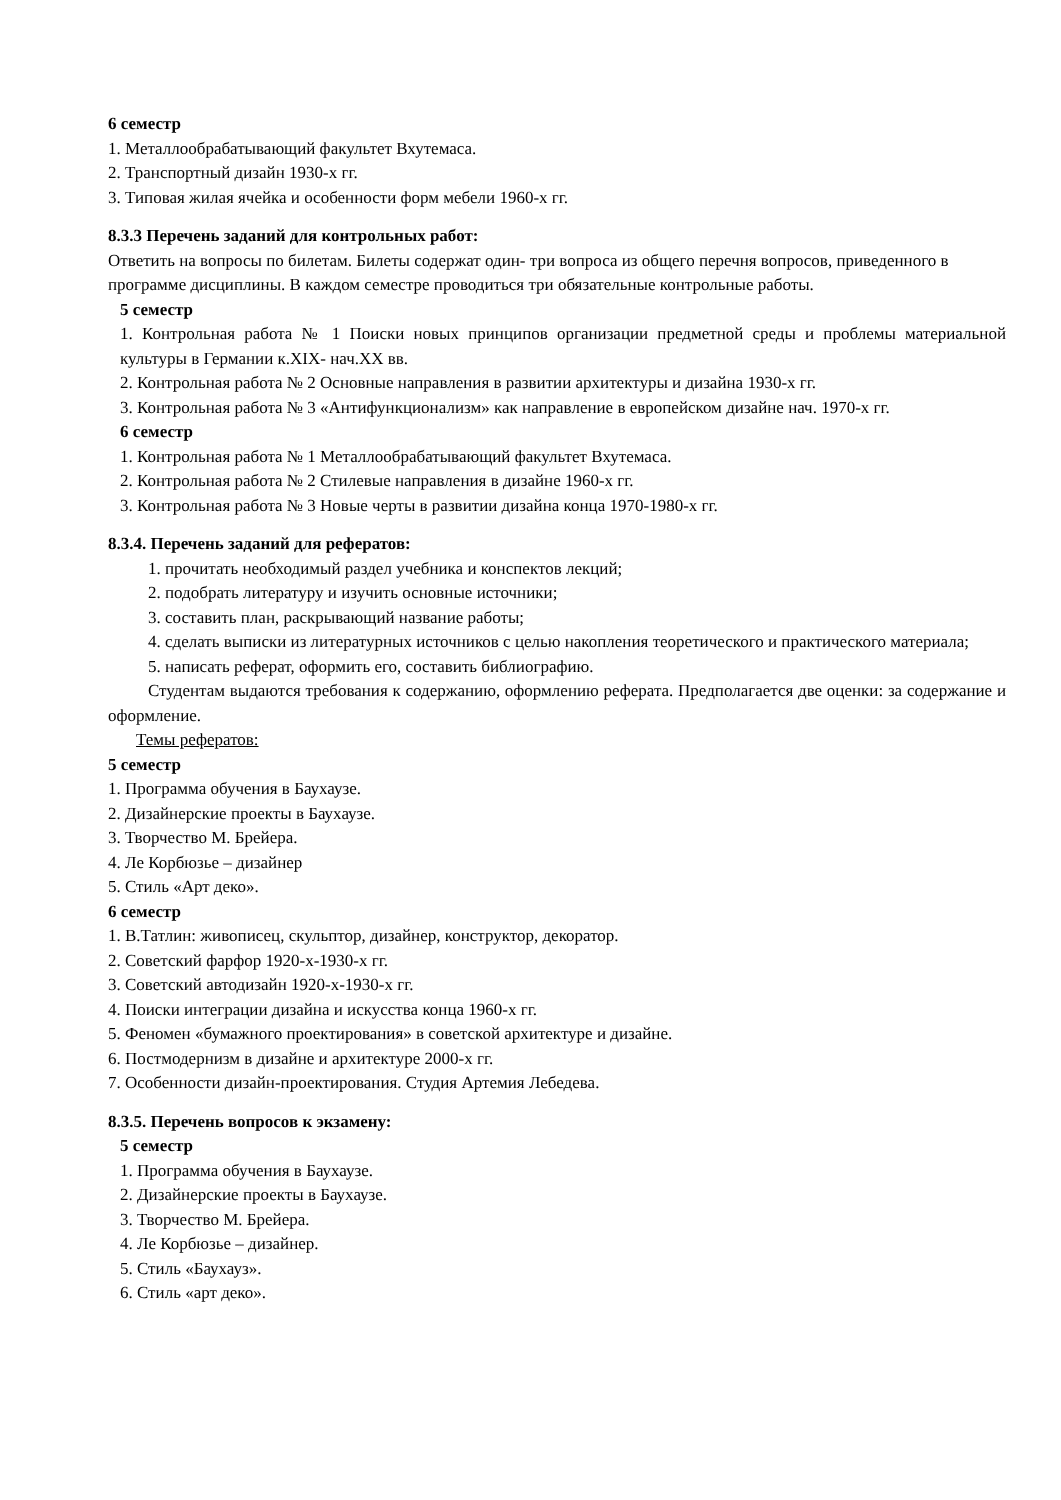6 семестр
1. Металлообрабатывающий факультет Вхутемаса.
2. Транспортный дизайн 1930-х гг.
3. Типовая жилая ячейка и особенности форм мебели 1960-х гг.
8.3.3 Перечень заданий для контрольных работ:
Ответить на вопросы по билетам. Билеты содержат один- три вопроса из общего перечня вопросов, приведенного в программе дисциплины. В каждом семестре проводиться три обязательные контрольные работы.
5 семестр
1. Контрольная работа № 1 Поиски новых принципов организации предметной среды и проблемы материальной культуры в Германии к.XIX- нач.XX вв.
2. Контрольная работа № 2 Основные направления в развитии архитектуры и дизайна 1930-х гг.
3. Контрольная работа № 3 «Антифункционализм» как направление в европейском дизайне нач. 1970-х гг.
6 семестр
1. Контрольная работа № 1 Металлообрабатывающий факультет Вхутемаса.
2. Контрольная работа № 2 Стилевые направления в дизайне 1960-х гг.
3. Контрольная работа № 3 Новые черты в развитии дизайна конца 1970-1980-х гг.
8.3.4. Перечень заданий для рефератов:
1. прочитать необходимый раздел учебника и конспектов лекций;
2. подобрать литературу и изучить основные источники;
3. составить план, раскрывающий название работы;
4. сделать выписки из литературных источников с целью накопления теоретического и практического материала;
5. написать реферат, оформить его, составить библиографию.
Студентам выдаются требования к содержанию, оформлению реферата. Предполагается две оценки: за содержание и оформление.
Темы рефератов:
5 семестр
1. Программа обучения в Баухаузе.
2. Дизайнерские проекты в Баухаузе.
3. Творчество М. Брейера.
4. Ле Корбюзье – дизайнер
5. Стиль «Арт деко».
6 семестр
1. В.Татлин: живописец, скульптор, дизайнер, конструктор, декоратор.
2. Советский фарфор 1920-х-1930-х гг.
3. Советский автодизайн 1920-х-1930-х гг.
4. Поиски интеграции дизайна и искусства конца 1960-х гг.
5. Феномен «бумажного проектирования» в советской архитектуре и дизайне.
6. Постмодернизм в дизайне и архитектуре 2000-х гг.
7. Особенности дизайн-проектирования. Студия Артемия Лебедева.
8.3.5. Перечень вопросов к экзамену:
5 семестр
1. Программа обучения в Баухаузе.
2. Дизайнерские проекты в Баухаузе.
3. Творчество М. Брейера.
4. Ле Корбюзье – дизайнер.
5. Стиль «Баухауз».
6. Стиль «арт деко».